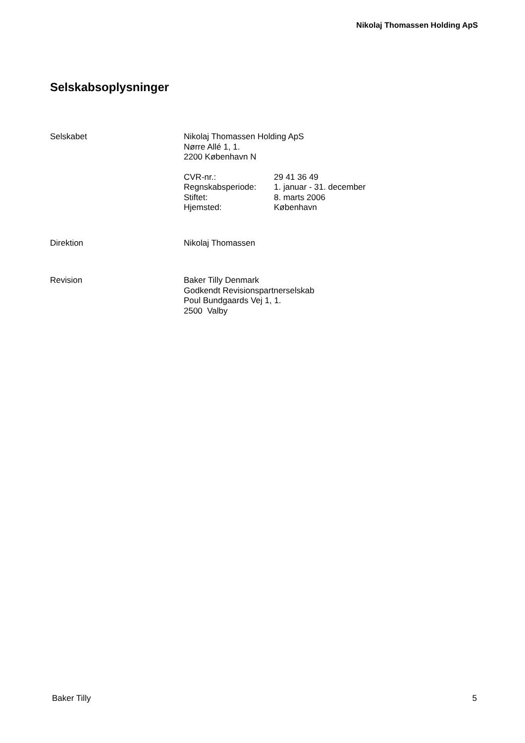Nikolaj Thomassen Holding ApS
Selskabsoplysninger
Selskabet Nikolaj Thomassen Holding ApS
Nørre Allé 1, 1.
2200 København N
CVR-nr.: 29 41 36 49
Regnskabsperiode: 1. januar - 31. december
Stiftet: 8. marts 2006
Hjemsted: København
Direktion Nikolaj Thomassen
Revision Baker Tilly Denmark
Godkendt Revisionspartnerselskab
Poul Bundgaards Vej 1, 1.
2500 Valby
Baker Tilly 5